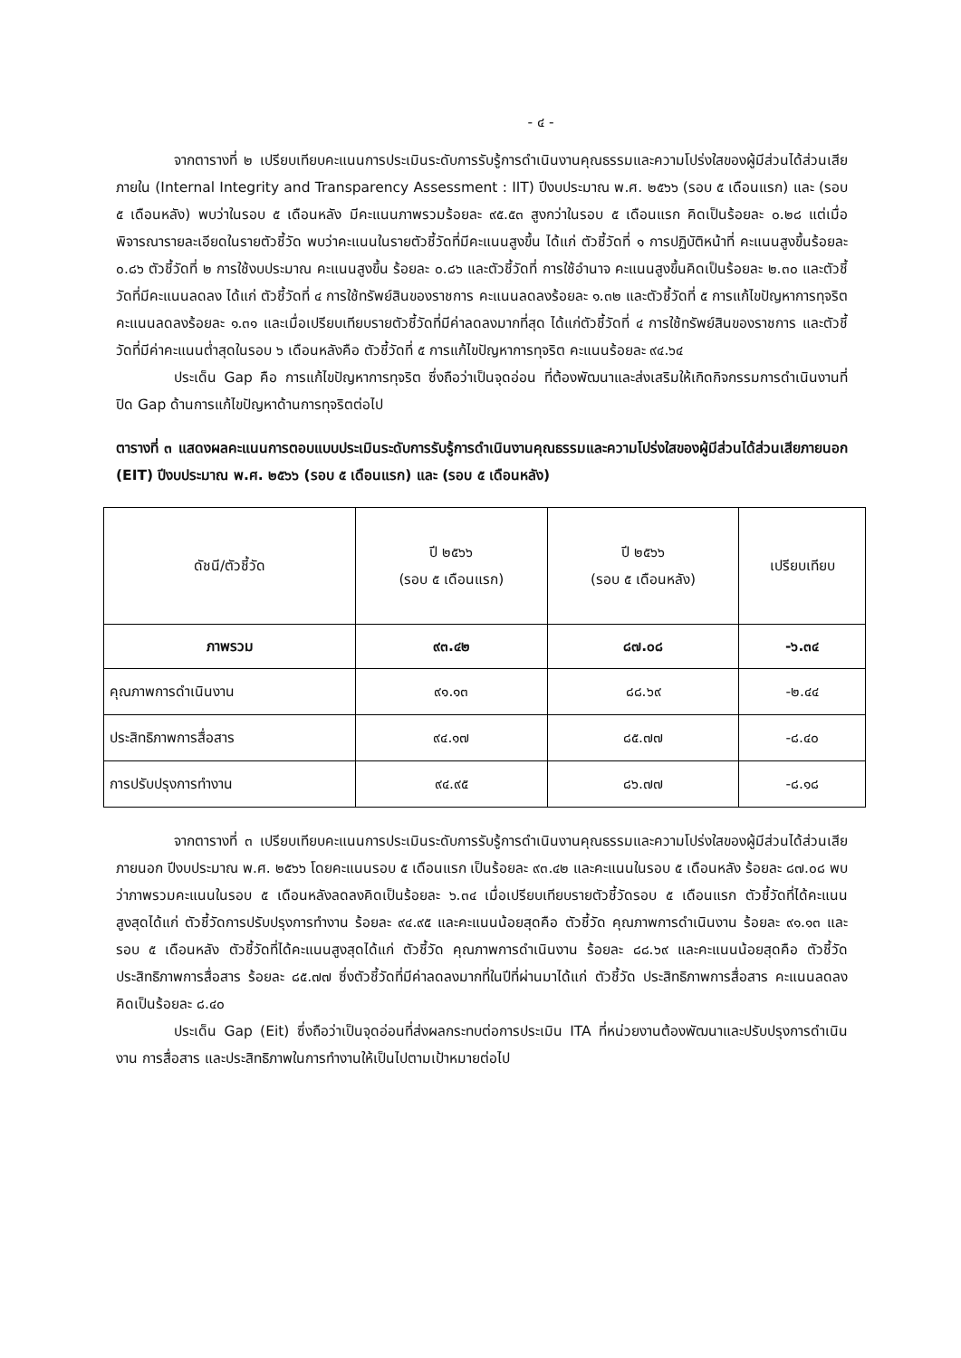- ๔ -
จากตารางที่ ๒ เปรียบเทียบคะแนนการประเมินระดับการรับรู้การดำเนินงานคุณธรรมและความโปร่งใสของผู้มีส่วนได้ส่วนเสียภายใน (Internal Integrity and Transparency Assessment : IIT) ปีงบประมาณ พ.ศ. ๒๕๖๖ (รอบ ๕ เดือนแรก) และ (รอบ ๕ เดือนหลัง) พบว่าในรอบ ๕ เดือนหลัง มีคะแนนภาพรวมร้อยละ ๙๕.๕๓ สูงกว่าในรอบ ๕ เดือนแรก คิดเป็นร้อยละ ๐.๒๘ แต่เมื่อพิจารณารายละเอียดในรายตัวชี้วัด พบว่าคะแนนในรายตัวชี้วัดที่มีคะแนนสูงขึ้น ได้แก่ ตัวชี้วัดที่ ๑ การปฏิบัติหน้าที่ คะแนนสูงขึ้นร้อยละ ๐.๘๖ ตัวชี้วัดที่ ๒ การใช้งบประมาณ คะแนนสูงขึ้น ร้อยละ ๐.๘๖ และตัวชี้วัดที่ การใช้อำนาจ คะแนนสูงขึ้นคิดเป็นร้อยละ ๒.๓๐ และตัวชี้วัดที่มีคะแนนลดลง ได้แก่ ตัวชี้วัดที่ ๔ การใช้ทรัพย์สินของราชการ คะแนนลดลงร้อยละ ๑.๓๒ และตัวชี้วัดที่ ๕ การแก้ไขปัญหาการทุจริต คะแนนลดลงร้อยละ ๑.๓๑ และเมื่อเปรียบเทียบรายตัวชี้วัดที่มีค่าลดลงมากที่สุด ได้แก่ตัวชี้วัดที่ ๔ การใช้ทรัพย์สินของราชการ และตัวชี้วัดที่มีค่าคะแนนต่ำสุดในรอบ ๖ เดือนหลังคือ ตัวชี้วัดที่ ๕ การแก้ไขปัญหาการทุจริต คะแนนร้อยละ ๙๔.๖๔
ประเด็น Gap คือ การแก้ไขปัญหาการทุจริต ซึ่งถือว่าเป็นจุดอ่อน ที่ต้องพัฒนาและส่งเสริมให้เกิดกิจกรรมการดำเนินงานที่ปิด Gap ด้านการแก้ไขปัญหาด้านการทุจริตต่อไป
ตารางที่ ๓ แสดงผลคะแนนการตอบแบบประเมินระดับการรับรู้การดำเนินงานคุณธรรมและความโปร่งใสของผู้มีส่วนได้ส่วนเสียภายนอก (EIT) ปีงบประมาณ พ.ศ. ๒๕๖๖ (รอบ ๕ เดือนแรก) และ (รอบ ๕ เดือนหลัง)
| ดัชนี/ตัวชี้วัด | ปี ๒๕๖๖ (รอบ ๕ เดือนแรก) | ปี ๒๕๖๖ (รอบ ๕ เดือนหลัง) | เปรียบเทียบ |
| --- | --- | --- | --- |
| ภาพรวม | ๙๓.๔๒ | ๘๗.๐๘ | -๖.๓๔ |
| คุณภาพการดำเนินงาน | ๙๑.๑๓ | ๘๘.๖๙ | -๒.๔๔ |
| ประสิทธิภาพการสื่อสาร | ๙๔.๑๗ | ๘๕.๗๗ | -๘.๔๐ |
| การปรับปรุงการทำงาน | ๙๔.๙๕ | ๘๖.๗๗ | -๘.๑๘ |
จากตารางที่ ๓ เปรียบเทียบคะแนนการประเมินระดับการรับรู้การดำเนินงานคุณธรรมและความโปร่งใสของผู้มีส่วนได้ส่วนเสียภายนอก ปีงบประมาณ พ.ศ. ๒๕๖๖ โดยคะแนนรอบ ๕ เดือนแรก เป็นร้อยละ ๙๓.๔๒ และคะแนนในรอบ ๕ เดือนหลัง ร้อยละ ๘๗.๐๘ พบว่าภาพรวมคะแนนในรอบ ๕ เดือนหลังลดลงคิดเป็นร้อยละ ๖.๓๔ เมื่อเปรียบเทียบรายตัวชี้วัดรอบ ๕ เดือนแรก ตัวชี้วัดที่ได้คะแนนสูงสุดได้แก่ ตัวชี้วัดการปรับปรุงการทำงาน ร้อยละ ๙๔.๙๕ และคะแนนน้อยสุดคือ ตัวชี้วัด คุณภาพการดำเนินงาน ร้อยละ ๙๑.๑๓ และรอบ ๕ เดือนหลัง ตัวชี้วัดที่ได้คะแนนสูงสุดได้แก่ ตัวชี้วัด คุณภาพการดำเนินงาน ร้อยละ ๘๘.๖๙ และคะแนนน้อยสุดคือ ตัวชี้วัด ประสิทธิภาพการสื่อสาร ร้อยละ ๘๕.๗๗ ซึ่งตัวชี้วัดที่มีค่าลดลงมากที่ในปีที่ผ่านมาได้แก่ ตัวชี้วัด ประสิทธิภาพการสื่อสาร คะแนนลดลงคิดเป็นร้อยละ ๘.๔๐
ประเด็น Gap (Eit) ซึ่งถือว่าเป็นจุดอ่อนที่ส่งผลกระทบต่อการประเมิน ITA ที่หน่วยงานต้องพัฒนาและปรับปรุงการดำเนินงาน การสื่อสาร และประสิทธิภาพในการทำงานให้เป็นไปตามเป้าหมายต่อไป